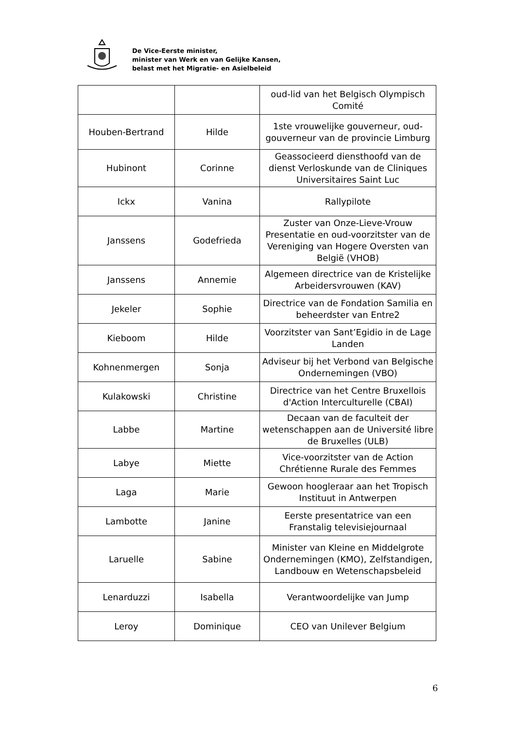De Vice-Eerste minister,
minister van Werk en van Gelijke Kansen,
belast met het Migratie- en Asielbeleid
| | | oud-lid van het Belgisch Olympisch Comité |
| Houben-Bertrand | Hilde | 1ste vrouwelijke gouverneur, oud-gouverneur van de provincie Limburg |
| Hubinont | Corinne | Geassocieerd diensthoofd van de dienst Verloskunde van de Cliniques Universitaires Saint Luc |
| Ickx | Vanina | Rallypilote |
| Janssens | Godefrieda | Zuster van Onze-Lieve-Vrouw Presentatie en oud-voorzitster van de Vereniging van Hogere Oversten van België (VHOB) |
| Janssens | Annemie | Algemeen directrice van de Kristelijke Arbeidersvrouwen (KAV) |
| Jekeler | Sophie | Directrice van de Fondation Samilia en beheerdster van Entre2 |
| Kieboom | Hilde | Voorzitster van Sant’Egidio in de Lage Landen |
| Kohnenmergen | Sonja | Adviseur bij het Verbond van Belgische Ondernemingen (VBO) |
| Kulakowski | Christine | Directrice van het Centre Bruxellois d'Action Interculturelle (CBAI) |
| Labbe | Martine | Decaan van de faculteit der wetenschappen aan de Université libre de Bruxelles (ULB) |
| Labye | Miette | Vice-voorzitster van de Action Chrétienne Rurale des Femmes |
| Laga | Marie | Gewoon hoogleraar aan het Tropisch Instituut in Antwerpen |
| Lambotte | Janine | Eerste presentatrice van een Franstalig televisiejournaal |
| Laruelle | Sabine | Minister van Kleine en Middelgrote Ondernemingen (KMO), Zelfstandigen, Landbouw en Wetenschapsbeleid |
| Lenarduzzi | Isabella | Verantwoordelijke van Jump |
| Leroy | Dominique | CEO van Unilever Belgium |
6